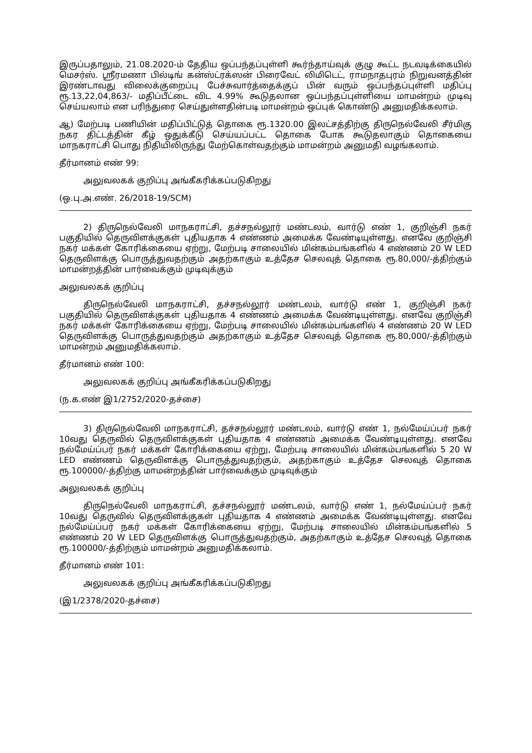இருப்பதாலும், 21.08.2020-ம் தேதிய ஒப்பந்தப்புள்ளி கூர்ந்தாய்வுக் குழு கூட்ட நடவடிக்கையில் மெசர்ஸ். ஸ்ரீரமணா பில்டிங் கன்ஸ்ட்ரக்ஸன் பிரைவேட் லிமிடெட், ராமநாதபுரம் நிறுவனத்தின் இரண்டாவது விலைக்குறைப்பு பேச்சுவார்த்தைக்குப் பின் வரும் ஒப்பந்தப்புள்ளி மதிப்பு ரூ.13,22,04,863/- மதிப்பீட்டை விட 4.99% கூடுதலான ஒப்பந்தப்புள்ளியை மாமன்றம் முடிவு செய்யலாம் என பரிந்துரை செய்துள்ளதின்படி மாமன்றம் ஒப்புக் கொண்டு அனுமதிக்கலாம்.
ஆ) மேற்படி பணியின் மதிப்பிட்டுத் தொகை ரூ.1320.00 இலட்சத்திற்கு திருநெல்வேலி சீர்மிகு நகர திட்டத்தின் கீழ் ஒதுக்கீடு செய்யப்பட்ட தொகை போக கூடுதலாகும் தொகையை மாநகராட்சி பொது நிதியிலிருந்து மேற்கொள்வதற்கும் மாமன்றம் அனுமதி வழங்கலாம்.
தீர்மானம் எண் 99:
அலுவலகக் குறிப்பு அங்கீகரிக்கப்படுகிறது
(ஒ.பு.அ.எண். 26/2018-19/SCM)
2) திருநெல்வேலி மாநகராட்சி, தச்சநல்லூர் மண்டலம், வார்டு எண் 1, குறிஞ்சி நகர் பகுதியில் தெருவிளக்குகள் புதியதாக 4 எண்ணம் அமைக்க வேண்டியுள்ளது. எனவே குறிஞ்சி நகர் மக்கள் கோரிக்கையை ஏற்று, மேற்படி சாலையில் மின்கம்பங்களில் 4 எண்ணம் 20 W LED தெருவிளக்கு பொருத்துவதற்கும் அதற்காகும் உத்தேச செலவுத் தொகை ரூ.80,000/-த்திற்கும் மாமன்றத்தின் பார்வைக்கும் முடிவுக்கும்
அலுவலகக் குறிப்பு
திருநெல்வேலி மாநகராட்சி, தச்சநல்லூர் மண்டலம், வார்டு எண் 1, குறிஞ்சி நகர் பகுதியில் தெருவிளக்குகள் புதியதாக 4 எண்ணம் அமைக்க வேண்டியுள்ளது. எனவே குறிஞ்சி நகர் மக்கள் கோரிக்கையை ஏற்று, மேற்படி சாலையில் மின்கம்பங்களில் 4 எண்ணம் 20 W LED தெருவிளக்கு பொருத்துவதற்கும் அதற்காகும் உத்தேச செலவுத் தொகை ரூ.80,000/-த்திற்கும் மாமன்றம் அனுமதிக்கலாம்.
தீர்மானம் எண் 100:
அலுவலகக் குறிப்பு அங்கீகரிக்கப்படுகிறது
(ந.க.எண் இ1/2752/2020-தச்சை)
3) திருநெல்வேலி மாநகராட்சி, தச்சநல்லூர் மண்டலம், வார்டு எண் 1, நல்மேய்ப்பர் நகர் 10வது தெருவில் தெருவிளக்குகள் புதியதாக 4 எண்ணம் அமைக்க வேண்டியுள்ளது. எனவே நல்மேய்ப்பர் நகர் மக்கள் கோரிக்கையை ஏற்று, மேற்படி சாலையில் மின்கம்பங்களில் 5 20 W LED எண்ணம் தெருவிளக்கு பொருத்துவதற்கும், அதற்காகும் உத்தேச செலவுத் தொகை ரூ.100000/-த்திற்கு மாமன்றத்தின் பார்வைக்கும் முடிவுக்கும்
அலுவலகக் குறிப்பு
திருநெல்வேலி மாநகராட்சி, தச்சநல்லூர் மண்டலம், வார்டு எண் 1, நல்மேய்ப்பர் நகர் 10வது தெருவில் தெருவிளக்குகள் புதியதாக 4 எண்ணம் அமைக்க வேண்டியுள்ளது. எனவே நல்மேய்ப்பர் நகர் மக்கள் கோரிக்கையை ஏற்று, மேற்படி சாலையில் மின்கம்பங்களில் 5 எண்ணம் 20 W LED தெருவிளக்கு பொருத்துவதற்கும், அதற்காகும் உத்தேச செலவுத் தொகை ரூ.100000/-த்திற்கும் மாமன்றம் அனுமதிக்கலாம்.
தீர்மானம் எண் 101:
அலுவலகக் குறிப்பு அங்கீகரிக்கப்படுகிறது
(இ1/2378/2020-தச்சை)